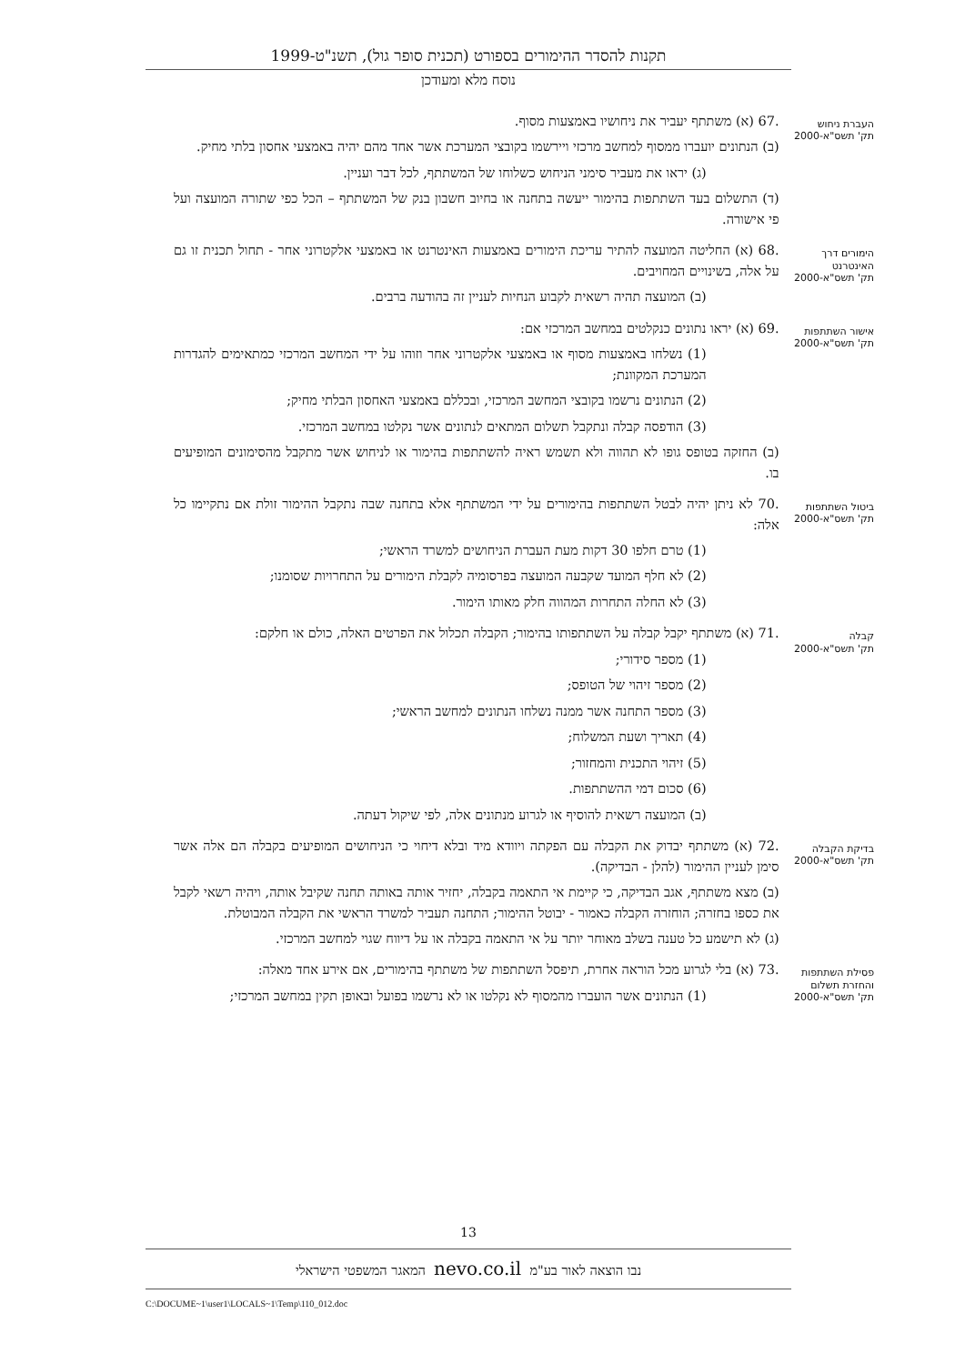תקנות להסדר ההימורים בספורט (תכנית סופר גול), תשנ"ט-1999
נוסח מלא ומעודכן
העברת ניחוש
תק' תשס"א-2000
.67 (א) משתתף יעביר את ניחושיו באמצעות מסוף.
(ב) הנתונים יועברו ממסוף למחשב מרכזי ויירשמו בקובצי המערכת אשר אחד מהם יהיה באמצעי אחסון בלתי מחיק.
(ג) יראו את מעביר סימני הניחוש כשלוחו של המשתתף, לכל דבר ועניין.
(ד) התשלום בעד השתתפות בהימור ייעשה בתחנה או בחיוב חשבון בנק של המשתתף – הכל כפי שתורה המועצה ועל פי אישורה.
הימורים דרך האינטרנט
תק' תשס"א-2000
.68 (א) החליטה המועצה להתיר עריכת הימורים באמצעות האינטרנט או באמצעי אלקטרוני אחר - תחול תכנית זו גם על אלה, בשינויים המחויבים.
(ב) המועצה תהיה רשאית לקבוע הנחיות לעניין זה בהודעה ברבים.
אישור השתתפות
תק' תשס"א-2000
.69 (א) יראו נתונים כנקלטים במחשב המרכזי אם:
(1) נשלחו באמצעות מסוף או באמצעי אלקטרוני אחר וזוהו על ידי המחשב המרכזי כמתאימים להגדרות המערכת המקוונת;
(2) הנתונים נרשמו בקובצי המחשב המרכזי, ובכללם באמצעי האחסון הבלתי מחיק;
(3) הודפסה קבלה ונתקבל תשלום המתאים לנתונים אשר נקלטו במחשב המרכזי.
(ב) החזקה בטופס גופו לא תהווה ולא תשמש ראיה להשתתפות בהימור או לניחוש אשר מתקבל מהסימונים המופיעים בו.
ביטול השתתפות
תק' תשס"א-2000
.70 לא ניתן יהיה לבטל השתתפות בהימורים על ידי המשתתף אלא בתחנה שבה נתקבל ההימור זולת אם נתקיימו כל אלה:
(1) טרם חלפו 30 דקות מעת העברת הניחושים למשרד הראשי;
(2) לא חלף המועד שקבעה המועצה בפרסומיה לקבלת הימורים על התחרויות שסומנו;
(3) לא החלה התחרות המהווה חלק מאותו הימור.
קבלה
תק' תשס"א-2000
.71 (א) משתתף יקבל קבלה על השתתפותו בהימור; הקבלה תכלול את הפרטים האלה, כולם או חלקם:
(1) מספר סידורי;
(2) מספר זיהוי של הטופס;
(3) מספר התחנה אשר ממנה נשלחו הנתונים למחשב הראשי;
(4) תאריך ושעת המשלוח;
(5) זיהוי התכנית והמחזור;
(6) סכום דמי ההשתתפות.
(ב) המועצה רשאית להוסיף או לגרוע מנתונים אלה, לפי שיקול דעתה.
בדיקת הקבלה
תק' תשס"א-2000
.72 (א) משתתף יבדוק את הקבלה עם הפקתה ויוודא מיד ובלא דיחוי כי הניחושים המופיעים בקבלה הם אלה אשר סימן לעניין ההימור (להלן - הבדיקה).
(ב) מצא משתתף, אגב הבדיקה, כי קיימת אי התאמה בקבלה, יחזיר אותה באותה תחנה שקיבל אותה, ויהיה רשאי לקבל את כספו בחזרה; הוחזרה הקבלה כאמור - יבוטל ההימור; התחנה תעביר למשרד הראשי את הקבלה המבוטלת.
(ג) לא תישמע כל טענה בשלב מאוחר יותר על אי התאמה בקבלה או על דיווח שגוי למחשב המרכזי.
פסילת השתתפות והחזרת תשלום
תק' תשס"א-2000
.73 (א) בלי לגרוע מכל הוראה אחרת, תיפסל השתתפות של משתתף בהימורים, אם אירע אחד מאלה:
(1) הנתונים אשר הועברו מהמסוף לא נקלטו או לא נרשמו בפועל ובאופן תקין במחשב המרכזי;
13
נבו הוצאה לאור בע"מ nevo.co.il המאגר המשפטי הישראלי
C:\DOCUME~1\user1\LOCALS~1\Temp\110_012.doc